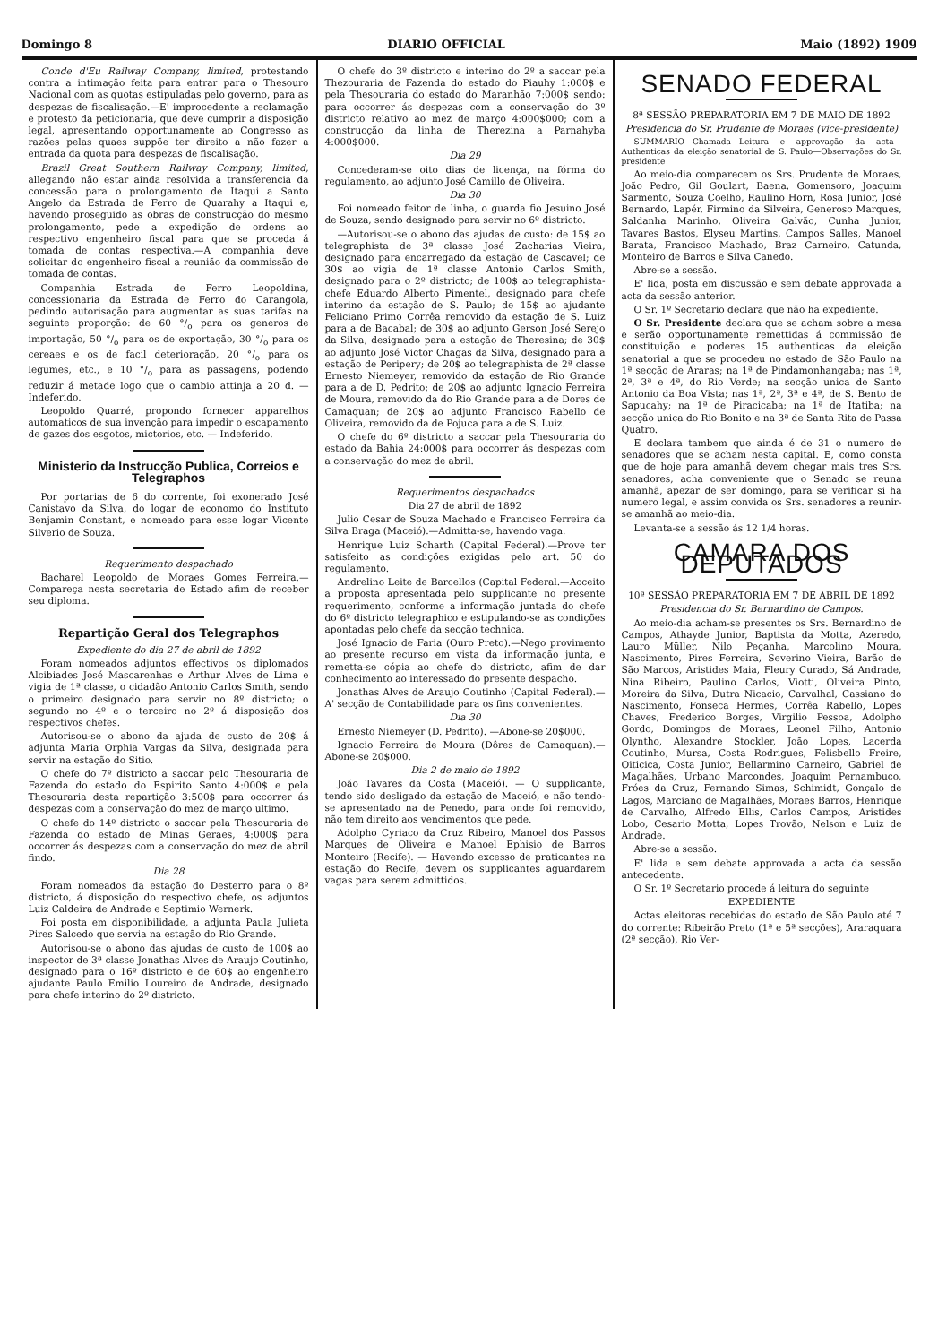Domingo 8 DIARIO OFFICIAL Maio (1892) 1909
Conde d'Eu Railway Company, limited, protestando contra a intimação feita para entrar para o Thesouro Nacional com as quotas estipuladas pelo governo, para as despezas de fiscalisação.—E' improcedente a reclamação e protesto da peticionaria, que deve cumprir a disposição legal, apresentando opportunamente ao Congresso as razões pelas quaes suppõe ter direito a não fazer a entrada da quota para despezas de fiscalisação.
Brazil Great Southern Railway Company, limited, allegando não estar ainda resolvida a transferencia da concessão para o prolongamento de Itaqui a Santo Angelo da Estrada de Ferro de Quarahy a Itaqui e, havendo proseguido as obras de construcção do mesmo prolongamento, pede a expedição de ordens ao respectivo engenheiro fiscal para que se proceda á tomada de contas respectiva.—A companhia deve solicitar do engenheiro fiscal a reunião da commissão de tomada de contas.
Companhia Estrada de Ferro Leopoldina, concessionaria da Estrada de Ferro do Carangola, pedindo autorisação para augmentar as suas tarifas na seguinte proporção: de 60 °/<sub>o</sub> para os generos de importação, 50 °/<sub>o</sub> para os de exportação, 30 °/<sub>o</sub> para os cereaes e os de facil deterioração, 20 °/<sub>o</sub> para os legumes, etc., e 10 °/<sub>o</sub> para as passagens, podendo reduzir á metade logo que o cambio attinja a 20 d. — Indeferido.
Leopoldo Quarré, propondo fornecer apparelhos automaticos de sua invenção para impedir o escapamento de gazes dos esgotos, mictorios, etc. — Indeferido.
Ministerio da Instrucção Publica, Correios e Telegraphos
Por portarias de 6 do corrente, foi exonerado José Canistavo da Silva, do logar de economo do Instituto Benjamin Constant, e nomeado para esse logar Vicente Silverio de Souza.
Requerimento despachado
Bacharel Leopoldo de Moraes Gomes Ferreira.—Compareça nesta secretaria de Estado afim de receber seu diploma.
Repartição Geral dos Telegraphos
Expediente do dia 27 de abril de 1892
Foram nomeados adjuntos effectivos os diplomados Alcibiades José Mascarenhas e Arthur Alves de Lima e vigia de 1ª classe, o cidadão Antonio Carlos Smith, sendo o primeiro designado para servir no 8º districto; o segundo no 4º e o terceiro no 2º á disposição dos respectivos chefes.
Autorisou-se o abono da ajuda de custo de 20$ á adjunta Maria Orphia Vargas da Silva, designada para servir na estação do Sitio.
O chefe do 7º districto a saccar pelo Thesouraria de Fazenda do estado do Espirito Santo 4:000$ e pela Thesouraria desta repartição 3:500$ para occorrer ás despezas com a conservação do mez de março ultimo.
O chefe do 14º districto o saccar pela Thesouraria de Fazenda do estado de Minas Geraes, 4:000$ para occorrer ás despezas com a conservação do mez de abril findo.
Dia 28
Foram nomeados da estação do Desterro para o 8º districto, á disposição do respectivo chefe, os adjuntos Luiz Caldeira de Andrade e Septimio Wernerk.
Foi posta em disponibilidade, a adjunta Paula Julieta Pires Salcedo que servia na estação do Rio Grande.
Autorisou-se o abono das ajudas de custo de 100$ ao inspector de 3ª classe Jonathas Alves de Araujo Coutinho, designado para o 16º districto e de 60$ ao engenheiro ajudante Paulo Emilio Loureiro de Andrade, designado para chefe interino do 2º districto.
O chefe do 3º districto e interino do 2º a saccar pela Thezouraria de Fazenda do estado do Piauhy 1:000$ e pela Thesouraria do estado do Maranhão 7:000$ sendo: para occorrer ás despezas com a conservação do 3º districto relativo ao mez de março 4:000$000; com a construcção da linha de Therezina a Parnahyba 4:000$000.
Dia 29
Concederam-se oito dias de licença, na fórma do regulamento, ao adjunto José Camillo de Oliveira.
Dia 30
Foi nomeado feitor de linha, o guarda fio Jesuino José de Souza, sendo designado para servir no 6º districto.
—Autorisou-se o abono das ajudas de custo: de 15$ ao telegraphista de 3ª classe José Zacharias Vieira, designado para encarregado da estação de Cascavel; de 30$ ao vigia de 1ª classe Antonio Carlos Smith, designado para o 2º districto; de 100$ ao telegraphista-chefe Eduardo Alberto Pimentel, designado para chefe interino da estação de S. Paulo; de 15$ ao ajudante Feliciano Primo Corrêa removido da estação de S. Luiz para a de Bacabal; de 30$ ao adjunto Gerson José Serejo da Silva, designado para a estação de Theresina; de 30$ ao adjunto José Victor Chagas da Silva, designado para a estação de Peripery; de 20$ ao telegraphista de 2ª classe Ernesto Niemeyer, removido da estação de Rio Grande para a de D. Pedrito; de 20$ ao adjunto Ignacio Ferreira de Moura, removido da do Rio Grande para a de Dores de Camaquan; de 20$ ao adjunto Francisco Rabello de Oliveira, removido da de Pojuca para a de S. Luiz.
O chefe do 6º districto a saccar pela Thesouraria do estado da Bahia 24:000$ para occorrer ás despezas com a conservação do mez de abril.
Requerimentos despachados
Dia 27 de abril de 1892
Julio Cesar de Souza Machado e Francisco Ferreira da Silva Braga (Maceió).—Admitta-se, havendo vaga.
Henrique Luiz Scharth (Capital Federal).—Prove ter satisfeito as condições exigidas pelo art. 50 do regulamento.
Andrelino Leite de Barcellos (Capital Federal.—Acceito a proposta apresentada pelo supplicante no presente requerimento, conforme a informação juntada do chefe do 6º districto telegraphico e estipulando-se as condições apontadas pelo chefe da secção technica.
José Ignacio de Faria (Ouro Preto).—Nego provimento ao presente recurso em vista da informação junta, e remetta-se cópia ao chefe do districto, afim de dar conhecimento ao interessado do presente despacho.
Jonathas Alves de Araujo Coutinho (Capital Federal).— A' secção de Contabilidade para os fins convenientes.
Dia 30
Ernesto Niemeyer (D. Pedrito). —Abone-se 20$000.
Ignacio Ferreira de Moura (Dôres de Camaquan).— Abone-se 20$000.
Dia 2 de maio de 1892
João Tavares da Costa (Maceió). — O supplicante, tendo sido desligado da estação de Maceió, e não tendo-se apresentado na de Penedo, para onde foi removido, não tem direito aos vencimentos que pede.
Adolpho Cyriaco da Cruz Ribeiro, Manoel dos Passos Marques de Oliveira e Manoel Ephisio de Barros Monteiro (Recife). — Havendo excesso de praticantes na estação do Recife, devem os supplicantes aguardarem vagas para serem admittidos.
SENADO FEDERAL
8ª SESSÃO PREPARATORIA EM 7 DE MAIO DE 1892
Presidencia do Sr. Prudente de Moraes (vice-presidente)
SUMMARIO—Chamada—Leitura e approvação da acta—Authenticas da eleição senatorial de S. Paulo—Observações do Sr. presidente
Ao meio-dia comparecem os Srs. Prudente de Moraes, João Pedro, Gil Goulart, Baena, Gomensoro, Joaquim Sarmento, Souza Coelho, Raulino Horn, Rosa Junior, José Bernardo, Lapér, Firmino da Silveira, Generoso Marques, Saldanha Marinho, Oliveira Galvão, Cunha Junior, Tavares Bastos, Elyseu Martins, Campos Salles, Manoel Barata, Francisco Machado, Braz Carneiro, Catunda, Monteiro de Barros e Silva Canedo.
Abre-se a sessão.
E' lida, posta em discussão e sem debate approvada a acta da sessão anterior.
O Sr. 1º Secretario declara que não ha expediente.
O Sr. Presidente declara que se acham sobre a mesa e serão opportunamente remettidas á commissão de constituição e poderes 15 authenticas da eleição senatorial a que se procedeu no estado de São Paulo na 1ª secção de Araras; na 1ª de Pindamonhangaba; nas 1ª, 2ª, 3ª e 4ª, do Rio Verde; na secção unica de Santo Antonio da Boa Vista; nas 1ª, 2ª, 3ª e 4ª, de S. Bento de Sapucahy; na 1ª de Piracicaba; na 1ª de Itatiba; na secção unica do Rio Bonito e na 3ª de Santa Rita de Passa Quatro.
E declara tambem que ainda é de 31 o numero de senadores que se acham nesta capital. E, como consta que de hoje para amanhã devem chegar mais tres Srs. senadores, acha conveniente que o Senado se reuna amanhã, apezar de ser domingo, para se verificar si ha numero legal, e assim convida os Srs. senadores a reunir-se amanhã ao meio-dia.
Levanta-se a sessão ás 12 1/4 horas.
CAMARA DOS DEPUTADOS
10ª SESSÃO PREPARATORIA EM 7 DE ABRIL DE 1892
Presidencia do Sr. Bernardino de Campos.
Ao meio-dia acham-se presentes os Srs. Bernardino de Campos, Athayde Junior, Baptista da Motta, Azeredo, Lauro Müller, Nilo Peçanha, Marcolino Moura, Nascimento, Pires Ferreira, Severino Vieira, Barão de São Marcos, Aristides Maia, Fleury Curado, Sá Andrade, Nina Ribeiro, Paulino Carlos, Viotti, Oliveira Pinto, Moreira da Silva, Dutra Nicacio, Carvalhal, Cassiano do Nascimento, Fonseca Hermes, Corrêa Rabello, Lopes Chaves, Frederico Borges, Virgilio Pessoa, Adolpho Gordo, Domingos de Moraes, Leonel Filho, Antonio Olyntho, Alexandre Stockler, João Lopes, Lacerda Coutinho, Mursa, Costa Rodrigues, Felisbello Freire, Oiticica, Costa Junior, Bellarmino Carneiro, Gabriel de Magalhães, Urbano Marcondes, Joaquim Pernambuco, Fróes da Cruz, Fernando Simas, Schimidt, Gonçalo de Lagos, Marciano de Magalhães, Moraes Barros, Henrique de Carvalho, Alfredo Ellis, Carlos Campos, Aristides Lobo, Cesario Motta, Lopes Trovão, Nelson e Luiz de Andrade.
Abre-se a sessão.
E' lida e sem debate approvada a acta da sessão antecedente.
O Sr. 1º Secretario procede á leitura do seguinte
EXPEDIENTE
Actas eleitoras recebidas do estado de São Paulo até 7 do corrente: Ribeirão Preto (1ª e 5ª secções), Araraquara (2ª secção), Rio Ver-